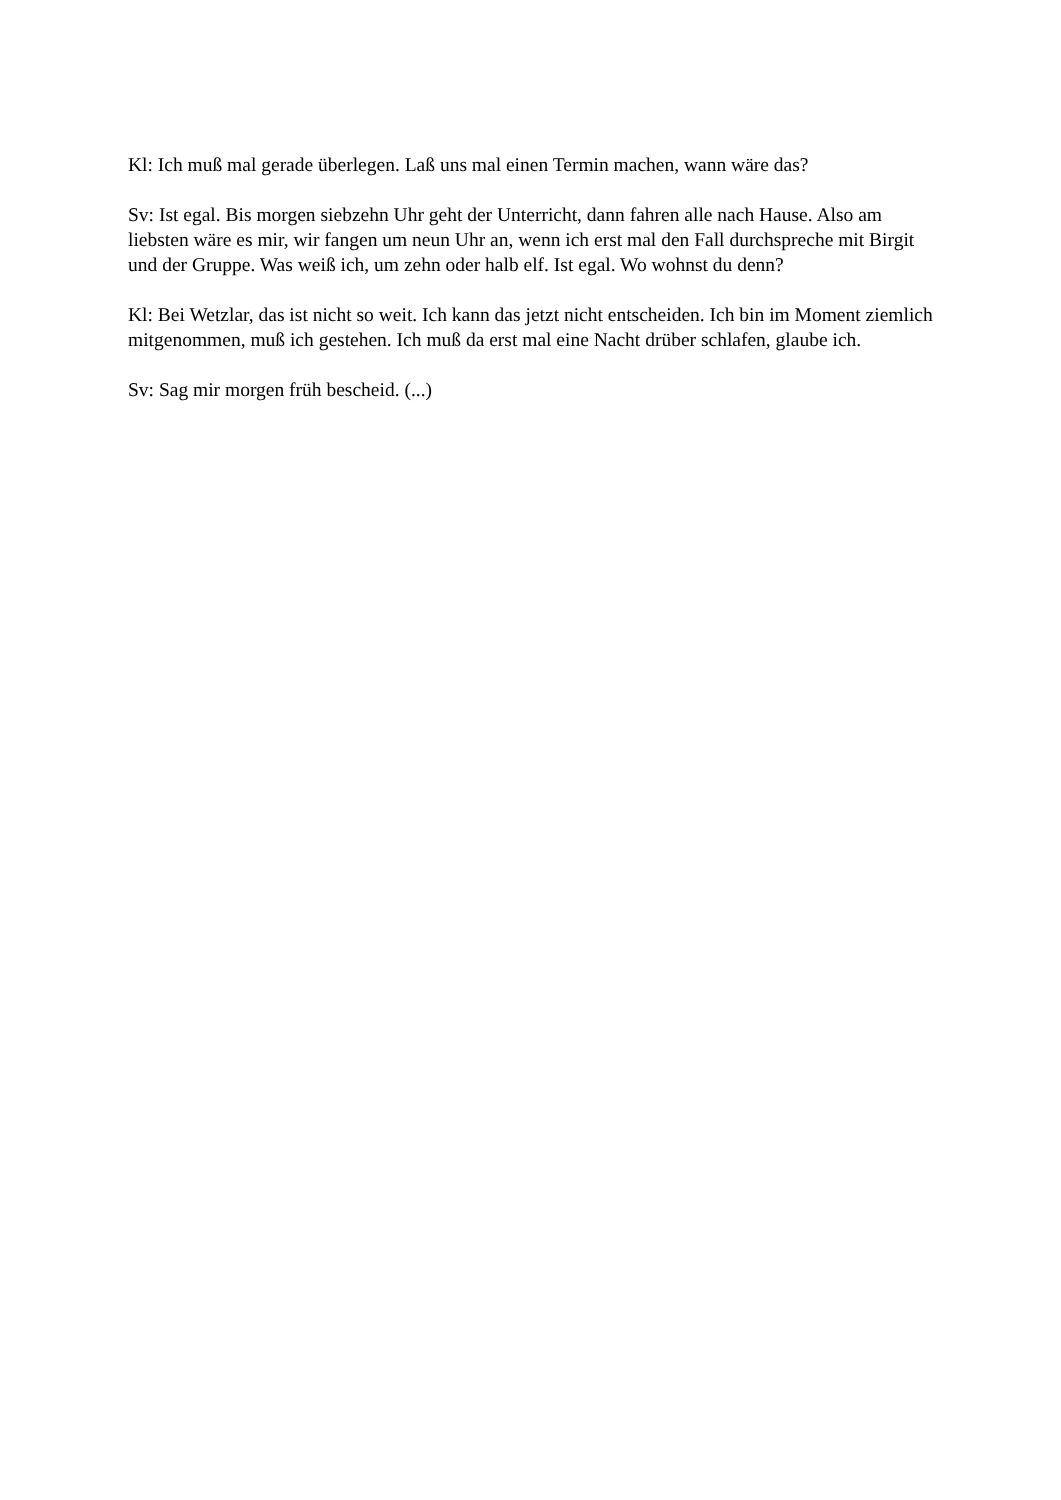Kl: Ich muß mal gerade überlegen. Laß uns mal einen Termin machen, wann wäre das?
Sv: Ist egal. Bis morgen siebzehn Uhr geht der Unterricht, dann fahren alle nach Hause. Also am liebsten wäre es mir, wir fangen um neun Uhr an, wenn ich erst mal den Fall durchspreche mit Birgit und der Gruppe. Was weiß ich, um zehn oder halb elf. Ist egal. Wo wohnst du denn?
Kl: Bei Wetzlar, das ist nicht so weit. Ich kann das jetzt nicht entscheiden. Ich bin im Moment ziemlich mitgenommen, muß ich gestehen. Ich muß da erst mal eine Nacht drüber schlafen, glaube ich.
Sv: Sag mir morgen früh bescheid. (...)